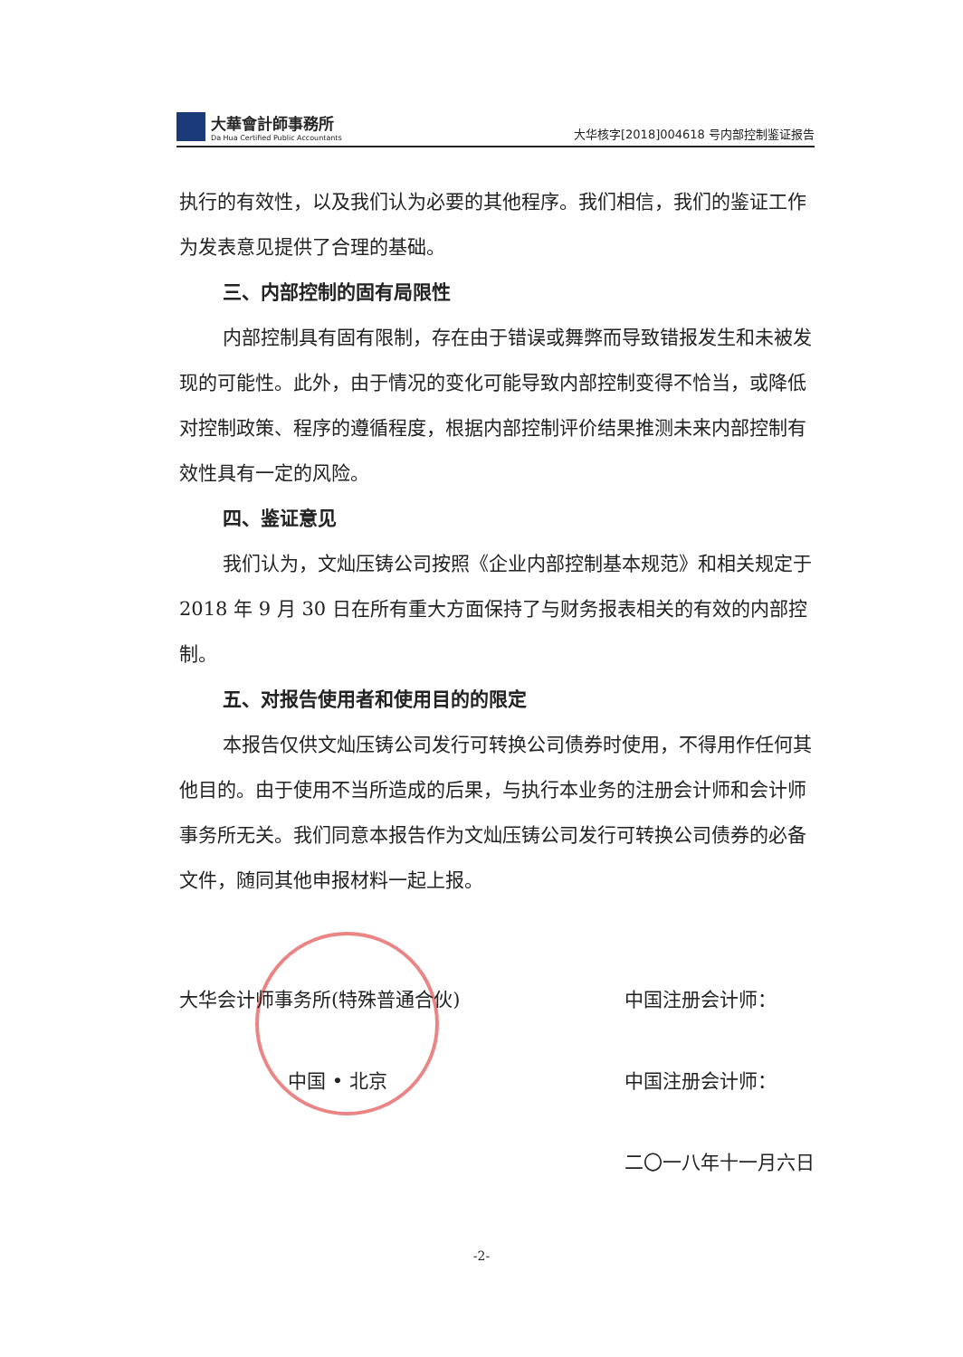大華會計師事務所
Da Hua Certified Public Accountants
大华核字[2018]004618 号内部控制鉴证报告
执行的有效性，以及我们认为必要的其他程序。我们相信，我们的鉴证工作为发表意见提供了合理的基础。
三、内部控制的固有局限性
内部控制具有固有限制，存在由于错误或舞弊而导致错报发生和未被发现的可能性。此外，由于情况的变化可能导致内部控制变得不恰当，或降低对控制政策、程序的遵循程度，根据内部控制评价结果推测未来内部控制有效性具有一定的风险。
四、鉴证意见
我们认为，文灿压铸公司按照《企业内部控制基本规范》和相关规定于 2018 年 9 月 30 日在所有重大方面保持了与财务报表相关的有效的内部控制。
五、对报告使用者和使用目的的限定
本报告仅供文灿压铸公司发行可转换公司债券时使用，不得用作任何其他目的。由于使用不当所造成的后果，与执行本业务的注册会计师和会计师事务所无关。我们同意本报告作为文灿压铸公司发行可转换公司债券的必备文件，随同其他申报材料一起上报。
大华会计师事务所(特殊普通合伙)
中国 • 北京
中国注册会计师：
中国注册会计师：
二〇一八年十一月六日
-2-